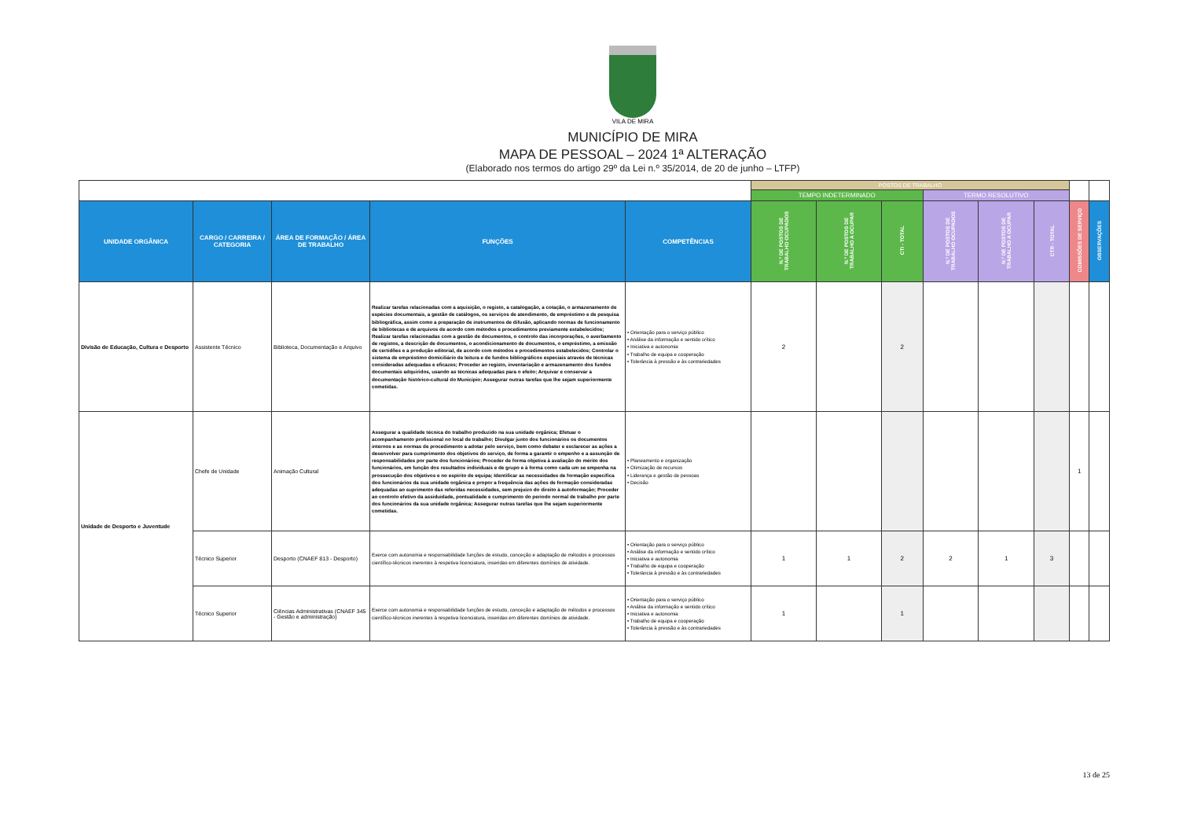VILA DE MIRA
MUNICÍPIO DE MIRA
MAPA DE PESSOAL – 2024 1ª ALTERAÇÃO
(Elaborado nos termos do artigo 29º da Lei n.º 35/2014, de 20 de junho – LTFP)
| | | | | | POSTOS DE TRABALHO | | | | | | | |
| | | | | | TEMPO INDETERMINADO | | | TERMO RESOLUTIVO | | | | |
| UNIDADE ORGÂNICA | CARGO / CARREIRA / CATEGORIA | ÁREA DE FORMAÇÃO / ÁREA DE TRABALHO | FUNÇÕES | COMPETÊNCIAS | N.º DE POSTOS DE TRABALHO OCUPADOS | N.º DE POSTOS DE TRABALHO A OCUPAR | CTI - TOTAL | N.º DE POSTOS DE TRABALHO OCUPADOS | N.º DE POSTOS DE TRABALHO A OCUPAR | CTR - TOTAL | COMISSÕES DE SERVIÇO | OBSERVAÇÕES |
| Divisão de Educação, Cultura e Desporto | Assistente Técnico | Biblioteca, Documentação e Arquivo | Realizar tarefas relacionadas com a aquisição, o registo, a catalogação, a cotação, o armazenamento de espécies documentais, a gestão de catálogos, os serviços de atendimento, de empréstimo e de pesquisa bibliográfica, assim como a preparação de instrumentos de difusão, aplicando normas de funcionamento de bibliotecas e de arquivos de acordo com métodos e procedimentos previamente estabelecidos; Realizar tarefas relacionadas com a gestão de documentos, o controlo das incorporações, o averbamento de registos, a descrição de documentos, o acondicionamento de documentos, o empréstimo, a emissão de certidões e a produção editorial, de acordo com métodos e procedimentos estabelecidos; Controlar o sistema de empréstimo domiciliário de leitura e de fundos bibliográficos especiais através de técnicas consideradas adequadas e eficazes; Proceder ao registo, inventariação e armazenamento dos fundos documentais adquiridos, usando as técnicas adequadas para o efeito; Arquivar e conservar a documentação histórico-cultural do Município; Assegurar outras tarefas que lhe sejam superiormente cometidas. | • Orientação para o serviço público • Análise da informação e sentido crítico • Iniciativa e autonomia • Trabalho de equipa e cooperação • Tolerância à pressão e às contrariedades | 2 | | 2 | | | | | |
| Unidade de Desporto e Juventude | Chefe de Unidade | Animação Cultural | Assegurar a qualidade técnica do trabalho produzido na sua unidade orgânica; Efetuar o acompanhamento profissional no local de trabalho; Divulgar junto dos funcionários os documentos internos e as normas de procedimento a adotar pelo serviço, bem como debater e esclarecer as ações a desenvolver para cumprimento dos objetivos do serviço, de forma a garantir o empenho e a assunção de responsabilidades por parte dos funcionários; Proceder de forma objetiva à avaliação do mérito dos funcionários, em função dos resultados individuais e de grupo e à forma como cada um se empenha na prossecução dos objetivos e no espírito de equipa; Identificar as necessidades de formação específica dos funcionários da sua unidade orgânica e propor a frequência das ações de formação consideradas adequadas ao suprimento das referidas necessidades, sem prejuízo do direito à autoformação; Proceder ao controlo efetivo da assiduidade, pontualidade e cumprimento do período normal de trabalho por parte dos funcionários da sua unidade orgânica; Assegurar outras tarefas que lhe sejam superiormente cometidas. | • Planeamento e organização • Otimização de recursos • Liderança e gestão de pessoas • Decisão | | | | | | | 1 | |
| | Técnico Superior | Desporto (CNAEF 813 - Desporto) | Exerce com autonomia e responsabilidade funções de estudo, conceção e adaptação de métodos e processos científico-técnicos inerentes à respetiva licenciatura, inseridas em diferentes domínios de atividade. | • Orientação para o serviço público • Análise da informação e sentido crítico • Iniciativa e autonomia • Trabalho de equipa e cooperação • Tolerância à pressão e às contrariedades | 1 | 1 | 2 | 2 | 1 | 3 | | |
| | Técnico Superior | Ciências Administrativas (CNAEF 345 - Gestão e administração) | Exerce com autonomia e responsabilidade funções de estudo, conceção e adaptação de métodos e processos científico-técnicos inerentes à respetiva licenciatura, inseridas em diferentes domínios de atividade. | • Orientação para o serviço público • Análise da informação e sentido crítico • Iniciativa e autonomia • Trabalho de equipa e cooperação • Tolerância à pressão e às contrariedades | 1 | | 1 | | | | | |
13 de 25